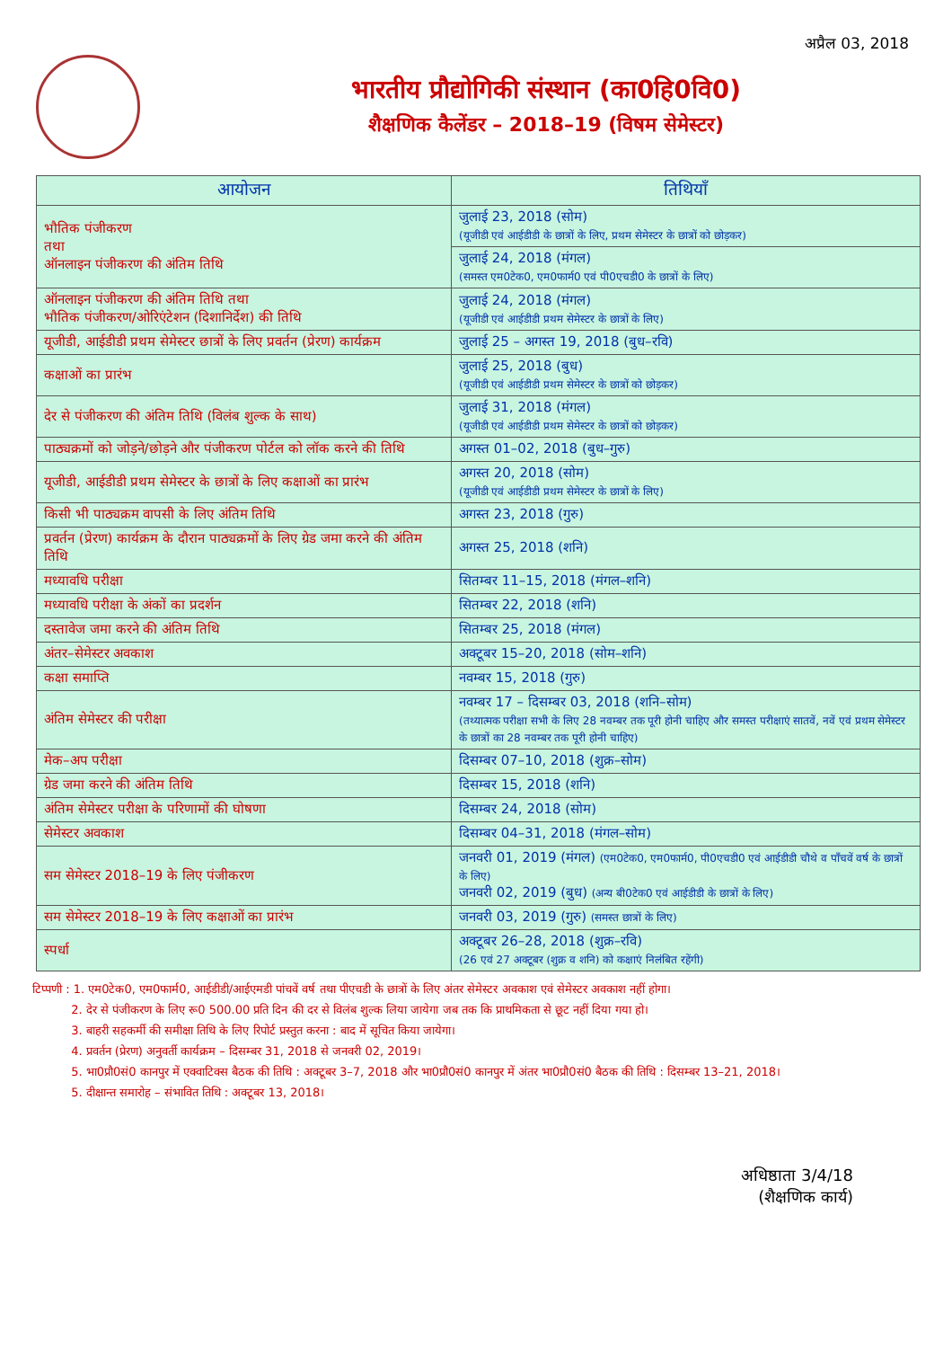अप्रैल 03, 2018
भारतीय प्रौद्योगिकी संस्थान (का0हि0वि0)
शैक्षणिक कैलेंडर – 2018–19 (विषम सेमेस्टर)
| आयोजन | तिथियाँ |
| --- | --- |
| भौतिक पंजीकरण तथा ऑनलाइन पंजीकरण की अंतिम तिथि | जुलाई 23, 2018 (सोम) (यूजीडी एवं आईडीडी के छात्रों के लिए, प्रथम सेमेस्टर के छात्रों को छोड़कर) |
| | जुलाई 24, 2018 (मंगल) (समस्त एम0टेक0, एम0फार्म0 एवं पी0एचडी0 के छात्रों के लिए) |
| ऑनलाइन पंजीकरण की अंतिम तिथि तथा भौतिक पंजीकरण/ओरिएंटेशन (दिशानिर्देश) की तिथि | जुलाई 24, 2018 (मंगल) (यूजीडी एवं आईडीडी प्रथम सेमेस्टर के छात्रों के लिए) |
| यूजीडी, आईडीडी प्रथम सेमेस्टर छात्रों के लिए प्रवर्तन (प्रेरण) कार्यक्रम | जुलाई 25 – अगस्त 19, 2018 (बुध–रवि) |
| कक्षाओं का प्रारंभ | जुलाई 25, 2018 (बुध) (यूजीडी एवं आईडीडी प्रथम सेमेस्टर के छात्रों को छोड़कर) |
| देर से पंजीकरण की अंतिम तिथि (विलंब शुल्क के साथ) | जुलाई 31, 2018 (मंगल) (यूजीडी एवं आईडीडी प्रथम सेमेस्टर के छात्रों को छोड़कर) |
| पाठ्यक्रमों को जोड़ने/छोड़ने और पंजीकरण पोर्टल को लॉक करने की तिथि | अगस्त 01–02, 2018 (बुध–गुरु) |
| यूजीडी, आईडीडी प्रथम सेमेस्टर के छात्रों के लिए कक्षाओं का प्रारंभ | अगस्त 20, 2018 (सोम) (यूजीडी एवं आईडीडी प्रथम सेमेस्टर के छात्रों के लिए) |
| किसी भी पाठ्यक्रम वापसी के लिए अंतिम तिथि | अगस्त 23, 2018 (गुरु) |
| प्रवर्तन (प्रेरण) कार्यक्रम के दौरान पाठ्यक्रमों के लिए ग्रेड जमा करने की अंतिम तिथि | अगस्त 25, 2018 (शनि) |
| मध्यावधि परीक्षा | सितम्बर 11–15, 2018 (मंगल–शनि) |
| मध्यावधि परीक्षा के अंकों का प्रदर्शन | सितम्बर 22, 2018 (शनि) |
| दस्तावेज जमा करने की अंतिम तिथि | सितम्बर 25, 2018 (मंगल) |
| अंतर–सेमेस्टर अवकाश | अक्टूबर 15–20, 2018 (सोम–शनि) |
| कक्षा समाप्ति | नवम्बर 15, 2018 (गुरु) |
| अंतिम सेमेस्टर की परीक्षा | नवम्बर 17 – दिसम्बर 03, 2018 (शनि–सोम) (तथ्यात्मक परीक्षा सभी के लिए 28 नवम्बर तक पूरी होनी चाहिए और समस्त परीक्षाएं सातवें, नवें एवं प्रथम सेमेस्टर के छात्रों का 28 नवम्बर तक पूरी होनी चाहिए) |
| मेक–अप परीक्षा | दिसम्बर 07–10, 2018 (शुक्र–सोम) |
| ग्रेड जमा करने की अंतिम तिथि | दिसम्बर 15, 2018 (शनि) |
| अंतिम सेमेस्टर परीक्षा के परिणामों की घोषणा | दिसम्बर 24, 2018 (सोम) |
| सेमेस्टर अवकाश | दिसम्बर 04–31, 2018 (मंगल–सोम) |
| सम सेमेस्टर 2018–19 के लिए पंजीकरण | जनवरी 01, 2019 (मंगल) (एम0टेक0, एम0फार्म0, पी0एचडी0 एवं आईडीडी चौथे व पाँचवें वर्ष के छात्रों के लिए) जनवरी 02, 2019 (बुध) (अन्य बी0टेक0 एवं आईडीडी के छात्रों के लिए) |
| सम सेमेस्टर 2018–19 के लिए कक्षाओं का प्रारंभ | जनवरी 03, 2019 (गुरु) (समस्त छात्रों के लिए) |
| स्पर्धा | अक्टूबर 26–28, 2018 (शुक्र–रवि) (26 एवं 27 अक्टूबर (शुक्र व शनि) को कक्षाएं निलंबित रहेंगी) |
टिप्पणी : 1. एम0टेक0, एम0फार्म0, आईडीडी/आईएमडी पांचवें वर्ष तथा पीएचडी के छात्रों के लिए अंतर सेमेस्टर अवकाश एवं सेमेस्टर अवकाश नहीं होगा।
    2. देर से पंजीकरण के लिए रू0 500.00 प्रति दिन की दर से विलंब शुल्क लिया जायेगा जब तक कि प्राथमिकता से छूट नहीं दिया गया हो।
    3. बाहरी सहकर्मी की समीक्षा तिथि के लिए रिपोर्ट प्रस्तुत करना : बाद में सूचित किया जायेगा।
    4. प्रवर्तन (प्रेरण) अनुवर्ती कार्यक्रम – दिसम्बर 31, 2018 से जनवरी 02, 2019।
    5. भा0प्रौ0सं0 कानपुर में एक्वाटिक्स बैठक की तिथि : अक्टूबर 3–7, 2018 और भा0प्रौ0सं0 कानपुर में अंतर भा0प्रौ0सं0 बैठक की तिथि : दिसम्बर 13–21, 2018।
    5. दीक्षान्त समारोह – संभावित तिथि : अक्टूबर 13, 2018।
अधिष्ठाता 3/4/18
(शैक्षणिक कार्य)